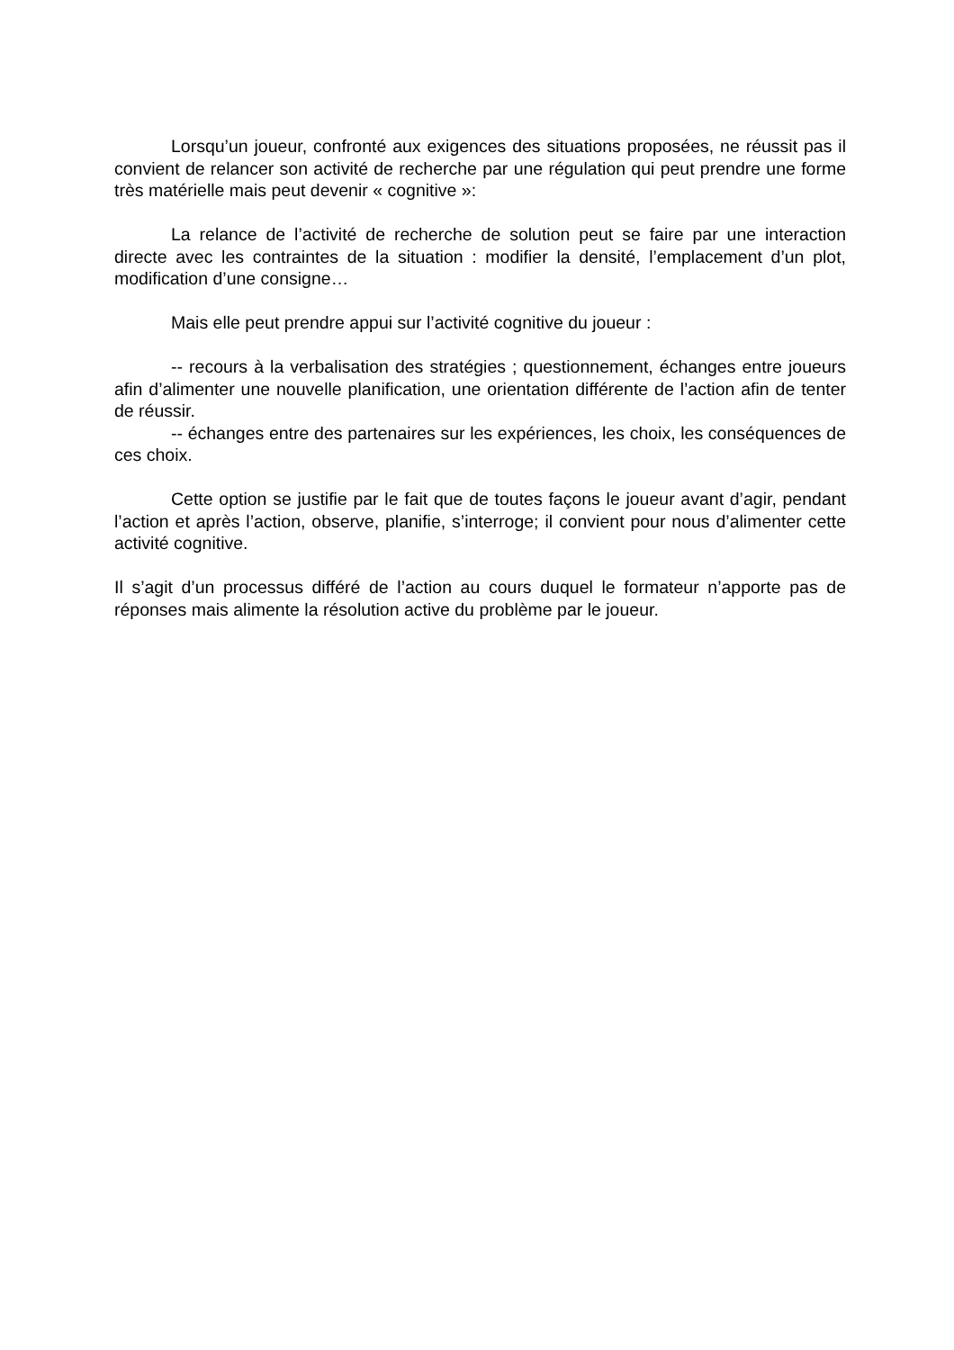Lorsqu’un joueur, confronté aux exigences des situations proposées, ne réussit pas il convient de relancer son activité de recherche par une régulation qui peut prendre une forme très matérielle mais peut devenir « cognitive »:
La relance de l’activité de recherche de solution peut se faire par une interaction directe avec les contraintes de la situation : modifier la densité, l’emplacement d’un plot, modification d’une consigne…
Mais elle peut prendre appui sur l’activité cognitive du joueur :
-- recours à la verbalisation des stratégies ; questionnement, échanges entre joueurs afin d’alimenter une nouvelle planification, une orientation différente de l’action afin de tenter de réussir.
-- échanges entre des partenaires sur les expériences, les choix, les conséquences de ces choix.
Cette option se justifie par le fait que de toutes façons le joueur avant d’agir, pendant l’action et après l’action, observe, planifie, s’interroge; il convient pour nous d’alimenter cette activité cognitive.
Il s’agit d’un processus différé de l’action au cours duquel le formateur n’apporte pas de réponses mais alimente la résolution active du problème par le joueur.